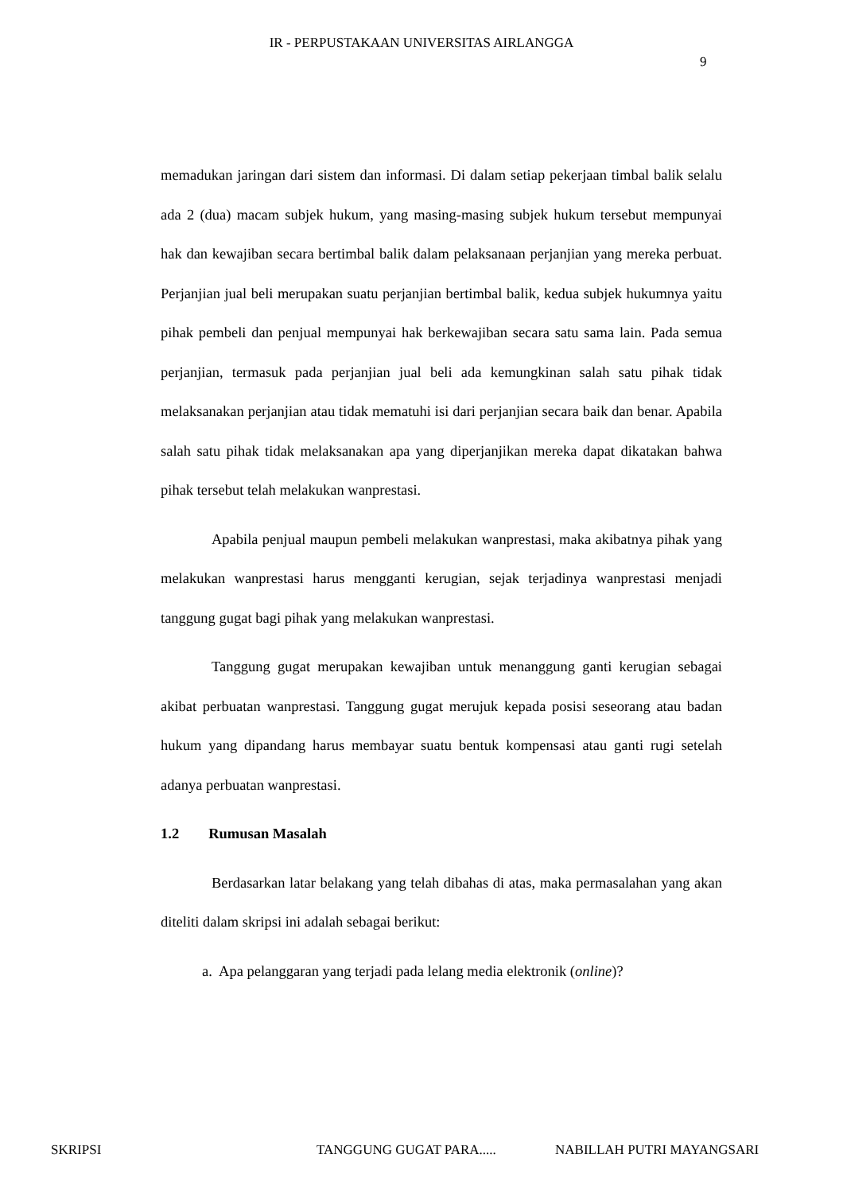IR - PERPUSTAKAAN UNIVERSITAS AIRLANGGA
9
memadukan jaringan dari sistem dan informasi. Di dalam setiap pekerjaan timbal balik selalu ada 2 (dua) macam subjek hukum, yang masing-masing subjek hukum tersebut mempunyai hak dan kewajiban secara bertimbal balik dalam pelaksanaan perjanjian yang mereka perbuat. Perjanjian jual beli merupakan suatu perjanjian bertimbal balik, kedua subjek hukumnya yaitu pihak pembeli dan penjual mempunyai hak berkewajiban secara satu sama lain. Pada semua perjanjian, termasuk pada perjanjian jual beli ada kemungkinan salah satu pihak tidak melaksanakan perjanjian atau tidak mematuhi isi dari perjanjian secara baik dan benar. Apabila salah satu pihak tidak melaksanakan apa yang diperjanjikan mereka dapat dikatakan bahwa pihak tersebut telah melakukan wanprestasi.
Apabila penjual maupun pembeli melakukan wanprestasi, maka akibatnya pihak yang melakukan wanprestasi harus mengganti kerugian, sejak terjadinya wanprestasi menjadi tanggung gugat bagi pihak yang melakukan wanprestasi.
Tanggung gugat merupakan kewajiban untuk menanggung ganti kerugian sebagai akibat perbuatan wanprestasi. Tanggung gugat merujuk kepada posisi seseorang atau badan hukum yang dipandang harus membayar suatu bentuk kompensasi atau ganti rugi setelah adanya perbuatan wanprestasi.
1.2 Rumusan Masalah
Berdasarkan latar belakang yang telah dibahas di atas, maka permasalahan yang akan diteliti dalam skripsi ini adalah sebagai berikut:
a. Apa pelanggaran yang terjadi pada lelang media elektronik (online)?
SKRIPSI TANGGUNG GUGAT PARA..... NABILLAH PUTRI MAYANGSARI